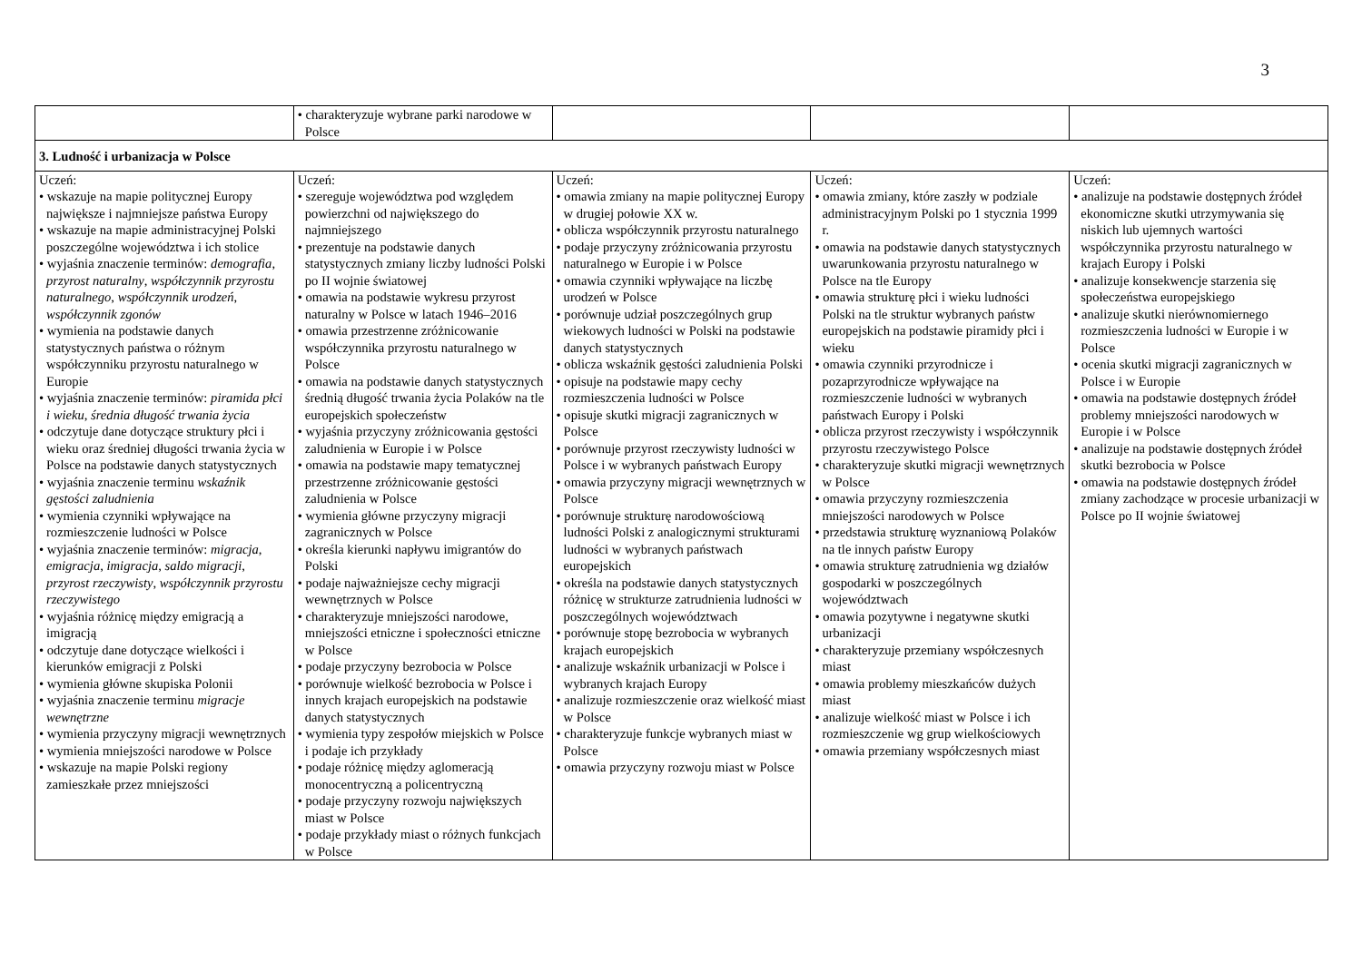3
| | • charakteryzuje wybrane parki narodowe w Polsce | | | |
| 3. Ludność i urbanizacja w Polsce | | | | |
| Uczeń: • wskazuje na mapie politycznej Europy największe i najmniejsze państwa Europy • wskazuje na mapie administracyjnej Polski poszczególne województwa i ich stolice • wyjaśnia znaczenie terminów: demografia , przyrost naturalny , współczynnik przyrostu naturalnego , współczynnik urodzeń , współczynnik zgonów • wymienia na podstawie danych statystycznych państwa o różnym współczynniku przyrostu naturalnego w Europie • wyjaśnia znaczenie terminów: piramida płci i wieku , średnia długość trwania życia • odczytuje dane dotyczące struktury płci i wieku oraz średniej długości trwania życia w Polsce na podstawie danych statystycznych • wyjaśnia znaczenie terminu wskaźnik gęstości zaludnienia • wymienia czynniki wpływające na rozmieszczenie ludności w Polsce • wyjaśnia znaczenie terminów: migracja , emigracja , imigracja , saldo migracji , przyrost rzeczywisty , współczynnik przyrostu rzeczywistego • wyjaśnia różnicę między emigracją a imigracją • odczytuje dane dotyczące wielkości i kierunków emigracji z Polski • wymienia główne skupiska Polonii • wyjaśnia znaczenie terminu migracje wewnętrzne • wymienia przyczyny migracji wewnętrznych • wymienia mniejszości narodowe w Polsce • wskazuje na mapie Polski regiony zamieszkałe przez mniejszości | Uczeń: • szereguje województwa pod względem powierzchni od największego do najmniejszego • prezentuje na podstawie danych statystycznych zmiany liczby ludności Polski po II wojnie światowej • omawia na podstawie wykresu przyrost naturalny w Polsce w latach 1946–2016 • omawia przestrzenne zróżnicowanie współczynnika przyrostu naturalnego w Polsce • omawia na podstawie danych statystycznych średnią długość trwania życia Polaków na tle europejskich społeczeństw • wyjaśnia przyczyny zróżnicowania gęstości zaludnienia w Europie i w Polsce • omawia na podstawie mapy tematycznej przestrzenne zróżnicowanie gęstości zaludnienia w Polsce • wymienia główne przyczyny migracji zagranicznych w Polsce • określa kierunki napływu imigrantów do Polski • podaje najważniejsze cechy migracji wewnętrznych w Polsce • charakteryzuje mniejszości narodowe, mniejszości etniczne i społeczności etniczne w Polsce • podaje przyczyny bezrobocia w Polsce • porównuje wielkość bezrobocia w Polsce i innych krajach europejskich na podstawie danych statystycznych • wymienia typy zespołów miejskich w Polsce i podaje ich przykłady • podaje różnicę między aglomeracją monocentryczną a policentryczną • podaje przyczyny rozwoju największych miast w Polsce • podaje przykłady miast o różnych funkcjach w Polsce | Uczeń: • omawia zmiany na mapie politycznej Europy w drugiej połowie XX w. • oblicza współczynnik przyrostu naturalnego • podaje przyczyny zróżnicowania przyrostu naturalnego w Europie i w Polsce • omawia czynniki wpływające na liczbę urodzeń w Polsce • porównuje udział poszczególnych grup wiekowych ludności w Polski na podstawie danych statystycznych • oblicza wskaźnik gęstości zaludnienia Polski • opisuje na podstawie mapy cechy rozmieszczenia ludności w Polsce • opisuje skutki migracji zagranicznych w Polsce • porównuje przyrost rzeczywisty ludności w Polsce i w wybranych państwach Europy • omawia przyczyny migracji wewnętrznych w Polsce • porównuje strukturę narodowościową ludności Polski z analogicznymi strukturami ludności w wybranych państwach europejskich • określa na podstawie danych statystycznych różnicę w strukturze zatrudnienia ludności w poszczególnych województwach • porównuje stopę bezrobocia w wybranych krajach europejskich • analizuje wskaźnik urbanizacji w Polsce i wybranych krajach Europy • analizuje rozmieszczenie oraz wielkość miast w Polsce • charakteryzuje funkcje wybranych miast w Polsce • omawia przyczyny rozwoju miast w Polsce | Uczeń: • omawia zmiany, które zaszły w podziale administracyjnym Polski po 1 stycznia 1999 r. • omawia na podstawie danych statystycznych uwarunkowania przyrostu naturalnego w Polsce na tle Europy • omawia strukturę płci i wieku ludności Polski na tle struktur wybranych państw europejskich na podstawie piramidy płci i wieku • omawia czynniki przyrodnicze i pozaprzyrodnicze wpływające na rozmieszczenie ludności w wybranych państwach Europy i Polski • oblicza przyrost rzeczywisty i współczynnik przyrostu rzeczywistego Polsce • charakteryzuje skutki migracji wewnętrznych w Polsce • omawia przyczyny rozmieszczenia mniejszości narodowych w Polsce • przedstawia strukturę wyznaniową Polaków na tle innych państw Europy • omawia strukturę zatrudnienia wg działów gospodarki w poszczególnych województwach • omawia pozytywne i negatywne skutki urbanizacji • charakteryzuje przemiany współczesnych miast • omawia problemy mieszkańców dużych miast • analizuje wielkość miast w Polsce i ich rozmieszczenie wg grup wielkościowych • omawia przemiany współczesnych miast | Uczeń: • analizuje na podstawie dostępnych źródeł ekonomiczne skutki utrzymywania się niskich lub ujemnych wartości współczynnika przyrostu naturalnego w krajach Europy i Polski • analizuje konsekwencje starzenia się społeczeństwa europejskiego • analizuje skutki nierównomiernego rozmieszczenia ludności w Europie i w Polsce • ocenia skutki migracji zagranicznych w Polsce i w Europie • omawia na podstawie dostępnych źródeł problemy mniejszości narodowych w Europie i w Polsce • analizuje na podstawie dostępnych źródeł skutki bezrobocia w Polsce • omawia na podstawie dostępnych źródeł zmiany zachodzące w procesie urbanizacji w Polsce po II wojnie światowej |